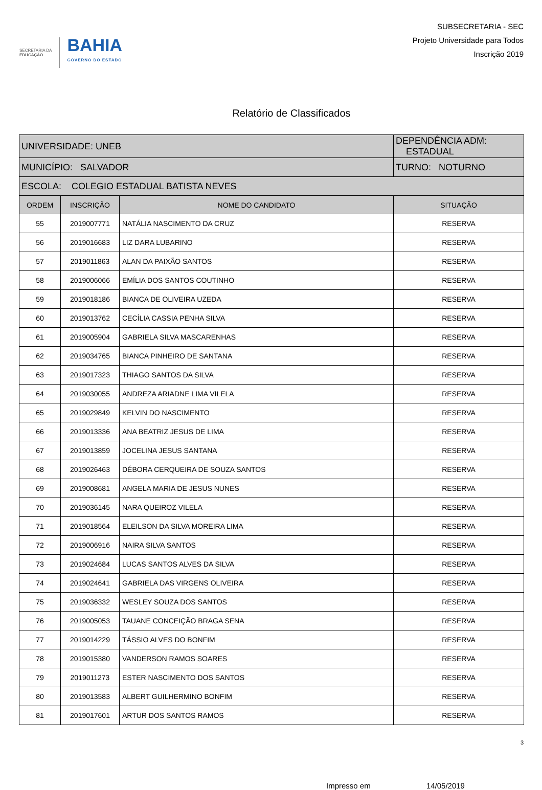SECRETARIA DA
EDUCAÇÃO
BAHIA
GOVERNO DO ESTADO
SUBSECRETARIA - SEC
Projeto Universidade para Todos
Inscrição 2019
Relatório de Classificados
| UNIVERSIDADE: UNEB | | | DEPENDÊNCIA ADM: ESTADUAL |
| MUNICÍPIO: SALVADOR | | | TURNO: NOTURNO |
| ESCOLA: COLEGIO ESTADUAL BATISTA NEVES | | | |
| ORDEM | INSCRIÇÃO | NOME DO CANDIDATO | SITUAÇÃO |
| 55 | 2019007771 | NATÁLIA NASCIMENTO DA CRUZ | RESERVA |
| 56 | 2019016683 | LIZ DARA LUBARINO | RESERVA |
| 57 | 2019011863 | ALAN DA PAIXÃO SANTOS | RESERVA |
| 58 | 2019006066 | EMÍLIA DOS SANTOS COUTINHO | RESERVA |
| 59 | 2019018186 | BIANCA DE OLIVEIRA UZEDA | RESERVA |
| 60 | 2019013762 | CECÍLIA CASSIA PENHA SILVA | RESERVA |
| 61 | 2019005904 | GABRIELA SILVA MASCARENHAS | RESERVA |
| 62 | 2019034765 | BIANCA PINHEIRO DE SANTANA | RESERVA |
| 63 | 2019017323 | THIAGO SANTOS DA SILVA | RESERVA |
| 64 | 2019030055 | ANDREZA ARIADNE LIMA VILELA | RESERVA |
| 65 | 2019029849 | KELVIN DO NASCIMENTO | RESERVA |
| 66 | 2019013336 | ANA BEATRIZ JESUS DE LIMA | RESERVA |
| 67 | 2019013859 | JOCELINA JESUS SANTANA | RESERVA |
| 68 | 2019026463 | DÉBORA CERQUEIRA DE SOUZA SANTOS | RESERVA |
| 69 | 2019008681 | ANGELA MARIA DE JESUS NUNES | RESERVA |
| 70 | 2019036145 | NARA QUEIROZ VILELA | RESERVA |
| 71 | 2019018564 | ELEILSON DA SILVA MOREIRA LIMA | RESERVA |
| 72 | 2019006916 | NAIRA SILVA SANTOS | RESERVA |
| 73 | 2019024684 | LUCAS SANTOS ALVES DA SILVA | RESERVA |
| 74 | 2019024641 | GABRIELA DAS VIRGENS OLIVEIRA | RESERVA |
| 75 | 2019036332 | WESLEY SOUZA DOS SANTOS | RESERVA |
| 76 | 2019005053 | TAUANE CONCEIÇÃO BRAGA SENA | RESERVA |
| 77 | 2019014229 | TÁSSIO ALVES DO BONFIM | RESERVA |
| 78 | 2019015380 | VANDERSON RAMOS SOARES | RESERVA |
| 79 | 2019011273 | ESTER NASCIMENTO DOS SANTOS | RESERVA |
| 80 | 2019013583 | ALBERT GUILHERMINO BONFIM | RESERVA |
| 81 | 2019017601 | ARTUR DOS SANTOS RAMOS | RESERVA |
3
Impresso em 14/05/2019